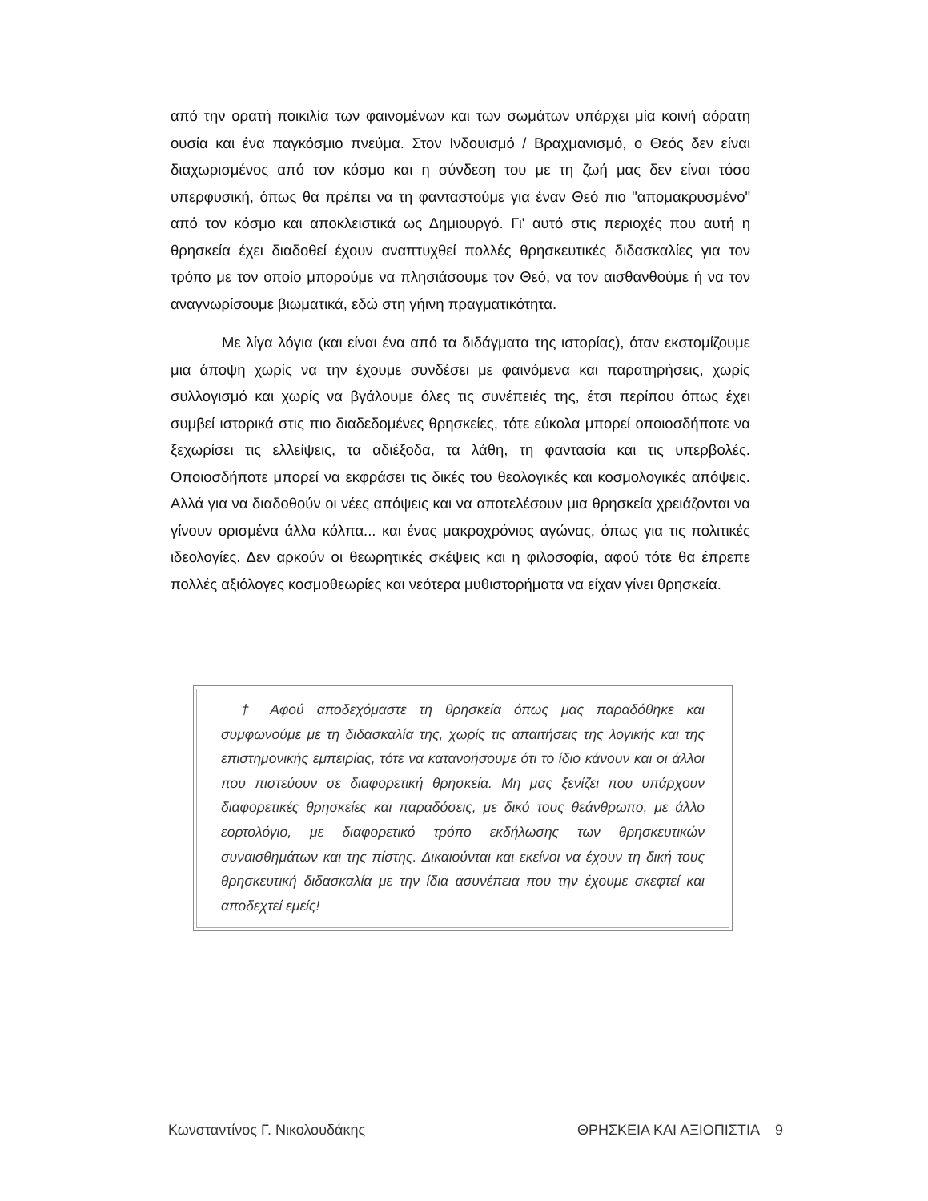από την ορατή ποικιλία των φαινομένων και των σωμάτων υπάρχει μία κοινή αόρατη ουσία και ένα παγκόσμιο πνεύμα. Στον Ινδουισμό / Βραχμανισμό, ο Θεός δεν είναι διαχωρισμένος από τον κόσμο και η σύνδεση του με τη ζωή μας δεν είναι τόσο υπερφυσική, όπως θα πρέπει να τη φανταστούμε για έναν Θεό πιο "απομακρυσμένο" από τον κόσμο και αποκλειστικά ως Δημιουργό. Γι' αυτό στις περιοχές που αυτή η θρησκεία έχει διαδοθεί έχουν αναπτυχθεί πολλές θρησκευτικές διδασκαλίες για τον τρόπο με τον οποίο μπορούμε να πλησιάσουμε τον Θεό, να τον αισθανθούμε ή να τον αναγνωρίσουμε βιωματικά, εδώ στη γήινη πραγματικότητα.
Με λίγα λόγια (και είναι ένα από τα διδάγματα της ιστορίας), όταν εκστομίζουμε μια άποψη χωρίς να την έχουμε συνδέσει με φαινόμενα και παρατηρήσεις, χωρίς συλλογισμό και χωρίς να βγάλουμε όλες τις συνέπειές της, έτσι περίπου όπως έχει συμβεί ιστορικά στις πιο διαδεδομένες θρησκείες, τότε εύκολα μπορεί οποιοσδήποτε να ξεχωρίσει τις ελλείψεις, τα αδιέξοδα, τα λάθη, τη φαντασία και τις υπερβολές. Οποιοσδήποτε μπορεί να εκφράσει τις δικές του θεολογικές και κοσμολογικές απόψεις. Αλλά για να διαδοθούν οι νέες απόψεις και να αποτελέσουν μια θρησκεία χρειάζονται να γίνουν ορισμένα άλλα κόλπα... και ένας μακροχρόνιος αγώνας, όπως για τις πολιτικές ιδεολογίες. Δεν αρκούν οι θεωρητικές σκέψεις και η φιλοσοφία, αφού τότε θα έπρεπε πολλές αξιόλογες κοσμοθεωρίες και νεότερα μυθιστορήματα να είχαν γίνει θρησκεία.
† Αφού αποδεχόμαστε τη θρησκεία όπως μας παραδόθηκε και συμφωνούμε με τη διδασκαλία της, χωρίς τις απαιτήσεις της λογικής και της επιστημονικής εμπειρίας, τότε να κατανοήσουμε ότι το ίδιο κάνουν και οι άλλοι που πιστεύουν σε διαφορετική θρησκεία. Μη μας ξενίζει που υπάρχουν διαφορετικές θρησκείες και παραδόσεις, με δικό τους θεάνθρωπο, με άλλο εορτολόγιο, με διαφορετικό τρόπο εκδήλωσης των θρησκευτικών συναισθημάτων και της πίστης. Δικαιούνται και εκείνοι να έχουν τη δική τους θρησκευτική διδασκαλία με την ίδια ασυνέπεια που την έχουμε σκεφτεί και αποδεχτεί εμείς!
Κωνσταντίνος Γ. Νικολουδάκης ΘΡΗΣΚΕΙΑ ΚΑΙ ΑΞΙΟΠΙΣΤΙΑ 9